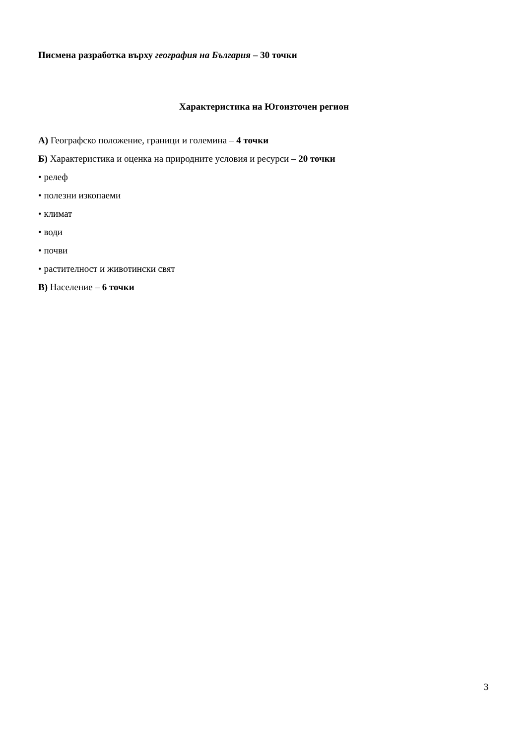Писмена разработка върху география на България – 30 точки
Характеристика на Югоизточен регион
А) Географско положение, граници и големина – 4 точки
Б) Характеристика и оценка на природните условия и ресурси – 20 точки
• релеф
• полезни изкопаеми
• климат
• води
• почви
• растителност и животински свят
В) Население – 6 точки
3